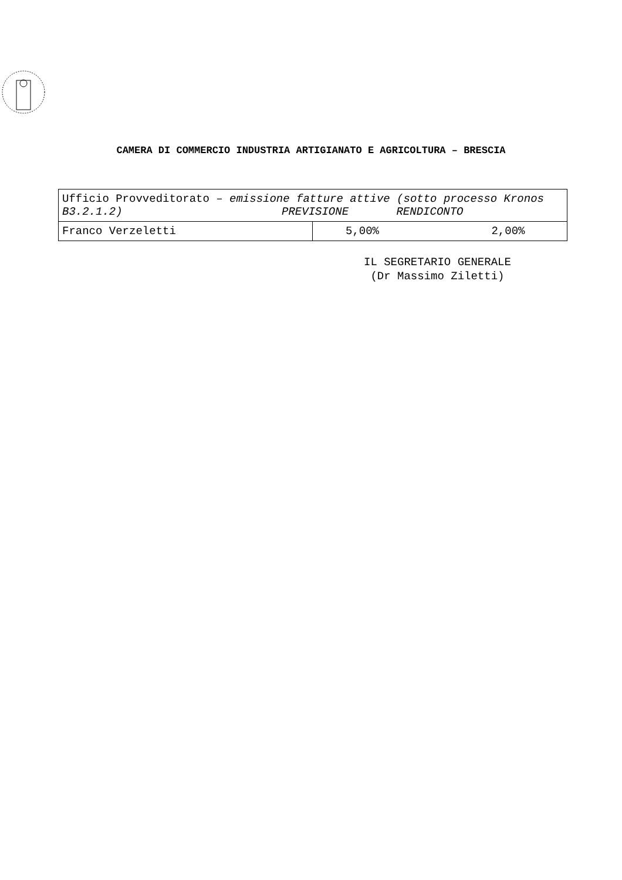CAMERA DI COMMERCIO INDUSTRIA ARTIGIANATO E AGRICOLTURA – BRESCIA
| Ufficio Provveditorato – emissione fatture attive (sotto processo Kronos B3.2.1.2) PREVISIONE RENDICONTO | |
| Franco Verzeletti | 5,00% 2,00% |
IL SEGRETARIO GENERALE
(Dr Massimo Ziletti)